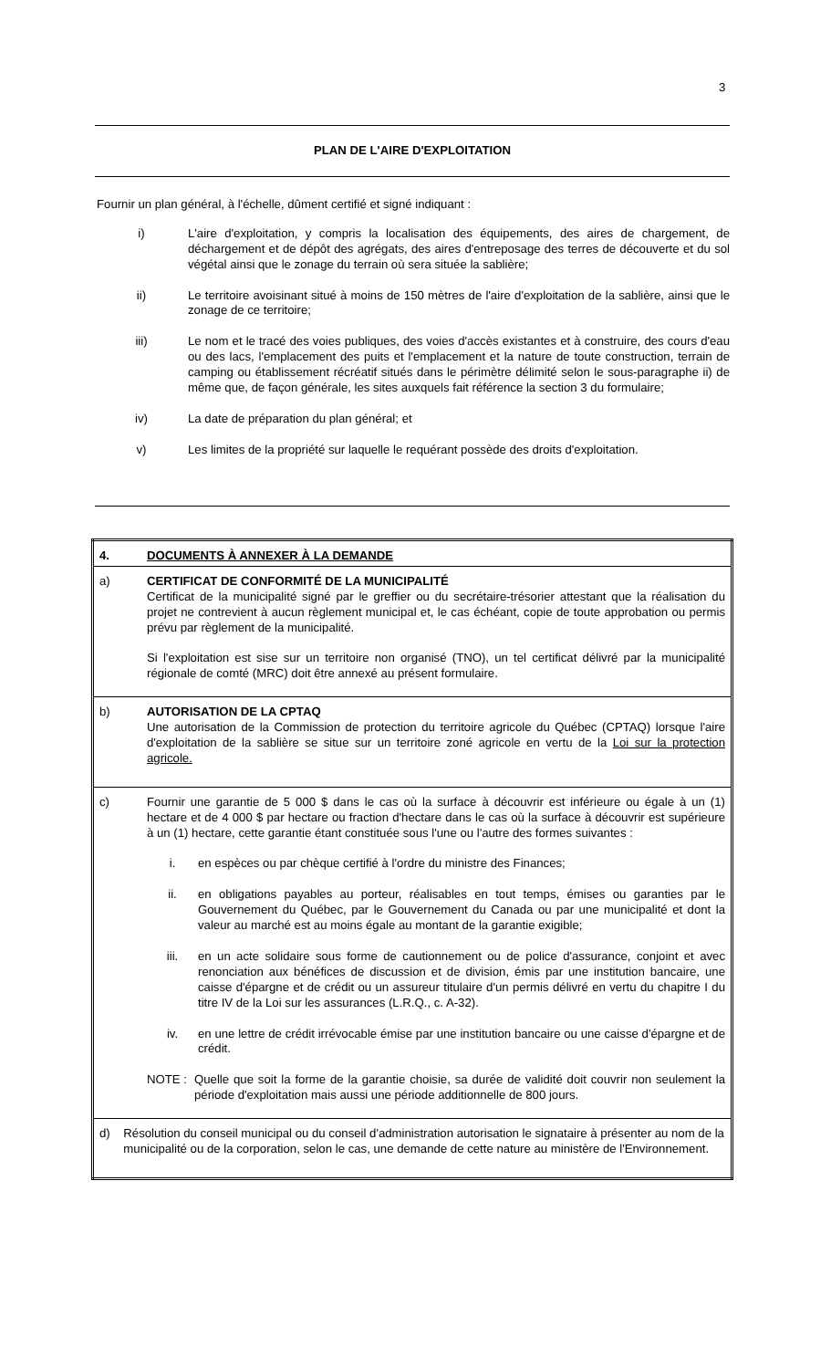3
PLAN DE L'AIRE D'EXPLOITATION
Fournir un plan général, à l'échelle, dûment certifié et signé indiquant :
i) L'aire d'exploitation, y compris la localisation des équipements, des aires de chargement, de déchargement et de dépôt des agrégats, des aires d'entreposage des terres de découverte et du sol végétal ainsi que le zonage du terrain où sera située la sablière;
ii) Le territoire avoisinant situé à moins de 150 mètres de l'aire d'exploitation de la sablière, ainsi que le zonage de ce territoire;
iii) Le nom et le tracé des voies publiques, des voies d'accès existantes et à construire, des cours d'eau ou des lacs, l'emplacement des puits et l'emplacement et la nature de toute construction, terrain de camping ou établissement récréatif situés dans le périmètre délimité selon le sous-paragraphe ii) de même que, de façon générale, les sites auxquels fait référence la section 3 du formulaire;
iv) La date de préparation du plan général; et
v) Les limites de la propriété sur laquelle le requérant possède des droits d'exploitation.
| 4. DOCUMENTS À ANNEXER À LA DEMANDE |
| a) CERTIFICAT DE CONFORMITÉ DE LA MUNICIPALITÉ Certificat de la municipalité signé par le greffier ou du secrétaire-trésorier attestant que la réalisation du projet ne contrevient à aucun règlement municipal et, le cas échéant, copie de toute approbation ou permis prévu par règlement de la municipalité. Si l'exploitation est sise sur un territoire non organisé (TNO), un tel certificat délivré par la municipalité régionale de comté (MRC) doit être annexé au présent formulaire. |
| b) AUTORISATION DE LA CPTAQ Une autorisation de la Commission de protection du territoire agricole du Québec (CPTAQ) lorsque l'aire d'exploitation de la sablière se situe sur un territoire zoné agricole en vertu de la Loi sur la protection agricole. |
| c) Fournir une garantie de 5 000 $ dans le cas où la surface à découvrir est inférieure ou égale à un (1) hectare et de 4 000 $ par hectare ou fraction d'hectare dans le cas où la surface à découvrir est supérieure à un (1) hectare, cette garantie étant constituée sous l'une ou l'autre des formes suivantes : i. en espèces ou par chèque certifié à l'ordre du ministre des Finances; ii. en obligations payables au porteur, réalisables en tout temps, émises ou garanties par le Gouvernement du Québec, par le Gouvernement du Canada ou par une municipalité et dont la valeur au marché est au moins égale au montant de la garantie exigible; iii. en un acte solidaire sous forme de cautionnement ou de police d'assurance, conjoint et avec renonciation aux bénéfices de discussion et de division, émis par une institution bancaire, une caisse d'épargne et de crédit ou un assureur titulaire d'un permis délivré en vertu du chapitre I du titre IV de la Loi sur les assurances (L.R.Q., c. A-32). iv. en une lettre de crédit irrévocable émise par une institution bancaire ou une caisse d'épargne et de crédit. NOTE : Quelle que soit la forme de la garantie choisie, sa durée de validité doit couvrir non seulement la période d'exploitation mais aussi une période additionnelle de 800 jours. |
| d) Résolution du conseil municipal ou du conseil d'administration autorisation le signataire à présenter au nom de la municipalité ou de la corporation, selon le cas, une demande de cette nature au ministère de l'Environnement. |